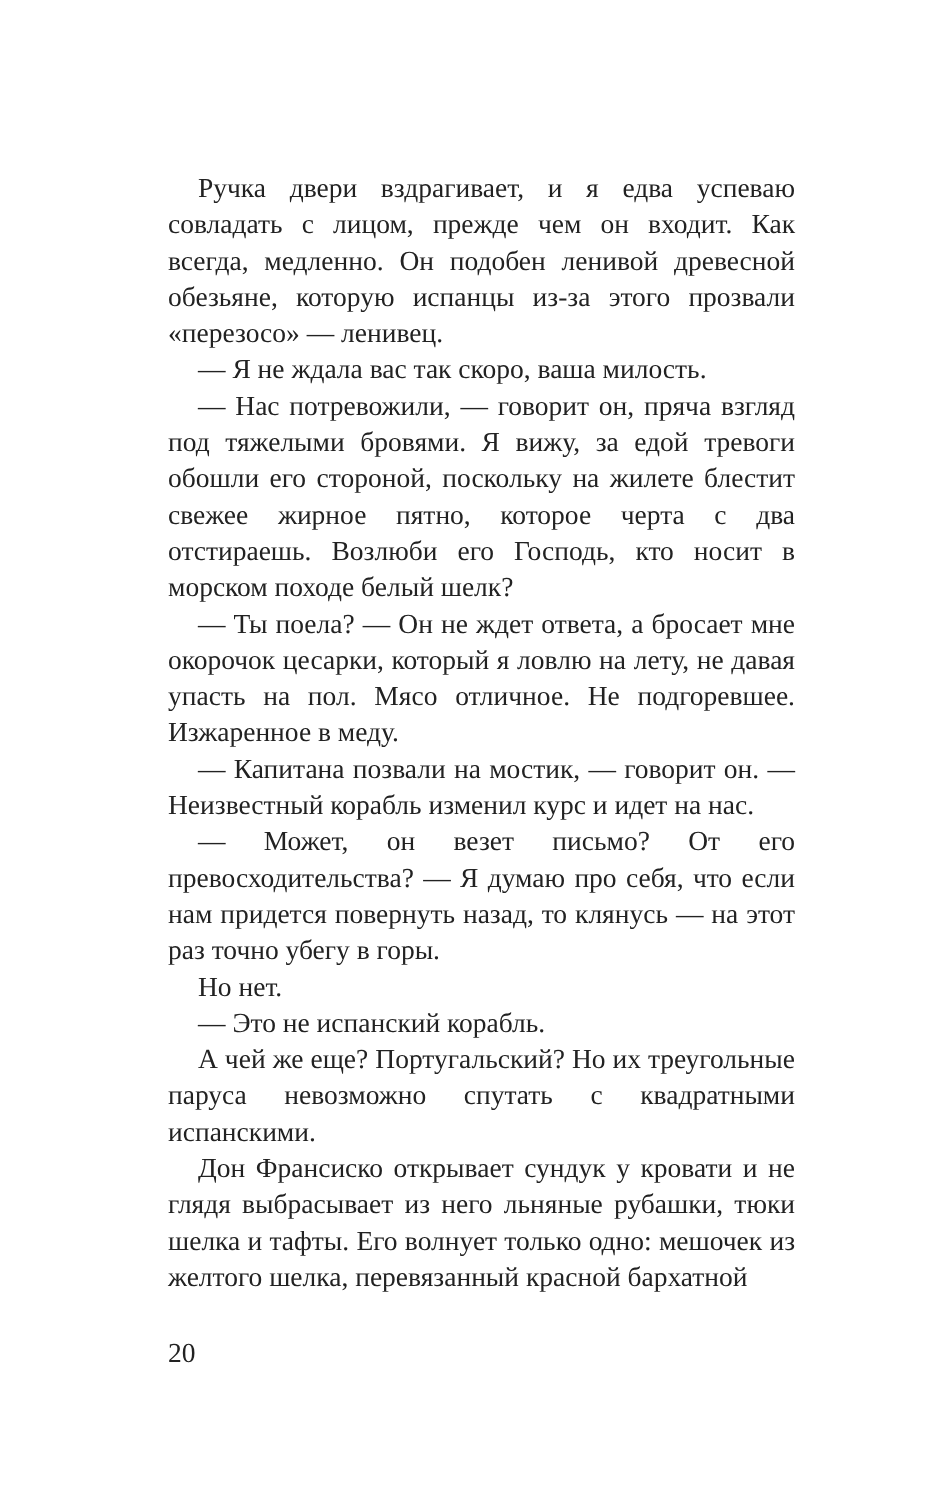Ручка двери вздрагивает, и я едва успеваю совладать с лицом, прежде чем он входит. Как всегда, медленно. Он подобен ленивой древесной обезьяне, которую испанцы из-за этого прозвали «перезосо» — ленивец.
— Я не ждала вас так скоро, ваша милость.
— Нас потревожили, — говорит он, пряча взгляд под тяжелыми бровями. Я вижу, за едой тревоги обошли его стороной, поскольку на жилете блестит свежее жирное пятно, которое черта с два отстираешь. Возлюби его Господь, кто носит в морском походе белый шелк?
— Ты поела? — Он не ждет ответа, а бросает мне окорочок цесарки, который я ловлю на лету, не давая упасть на пол. Мясо отличное. Не подгоревшее. Изжаренное в меду.
— Капитана позвали на мостик, — говорит он. — Неизвестный корабль изменил курс и идет на нас.
— Может, он везет письмо? От его превосходительства? — Я думаю про себя, что если нам придется повернуть назад, то клянусь — на этот раз точно убегу в горы.
Но нет.
— Это не испанский корабль.
А чей же еще? Португальский? Но их треугольные паруса невозможно спутать с квадратными испанскими.
Дон Франсиско открывает сундук у кровати и не глядя выбрасывает из него льняные рубашки, тюки шелка и тафты. Его волнует только одно: мешочек из желтого шелка, перевязанный красной бархатной
20